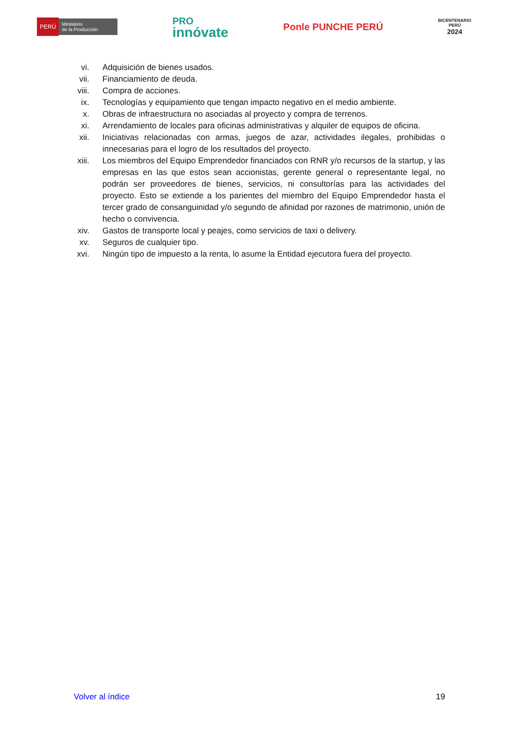PERÚ Ministerio
de la Producción
PRO
innóvate
Ponle PUNCHE PERÚ
BICENTENARIO
PERÚ
2024
vi. Adquisición de bienes usados.
vii. Financiamiento de deuda.
viii. Compra de acciones.
ix. Tecnologías y equipamiento que tengan impacto negativo en el medio ambiente.
x. Obras de infraestructura no asociadas al proyecto y compra de terrenos.
xi. Arrendamiento de locales para oficinas administrativas y alquiler de equipos de oficina.
xii. Iniciativas relacionadas con armas, juegos de azar, actividades ilegales, prohibidas o innecesarias para el logro de los resultados del proyecto.
xiii. Los miembros del Equipo Emprendedor financiados con RNR y/o recursos de la startup, y las empresas en las que estos sean accionistas, gerente general o representante legal, no podrán ser proveedores de bienes, servicios, ni consultorías para las actividades del proyecto. Esto se extiende a los parientes del miembro del Equipo Emprendedor hasta el tercer grado de consanguinidad y/o segundo de afinidad por razones de matrimonio, unión de hecho o convivencia.
xiv. Gastos de transporte local y peajes, como servicios de taxi o delivery.
xv. Seguros de cualquier tipo.
xvi. Ningún tipo de impuesto a la renta, lo asume la Entidad ejecutora fuera del proyecto.
Volver al índice 19